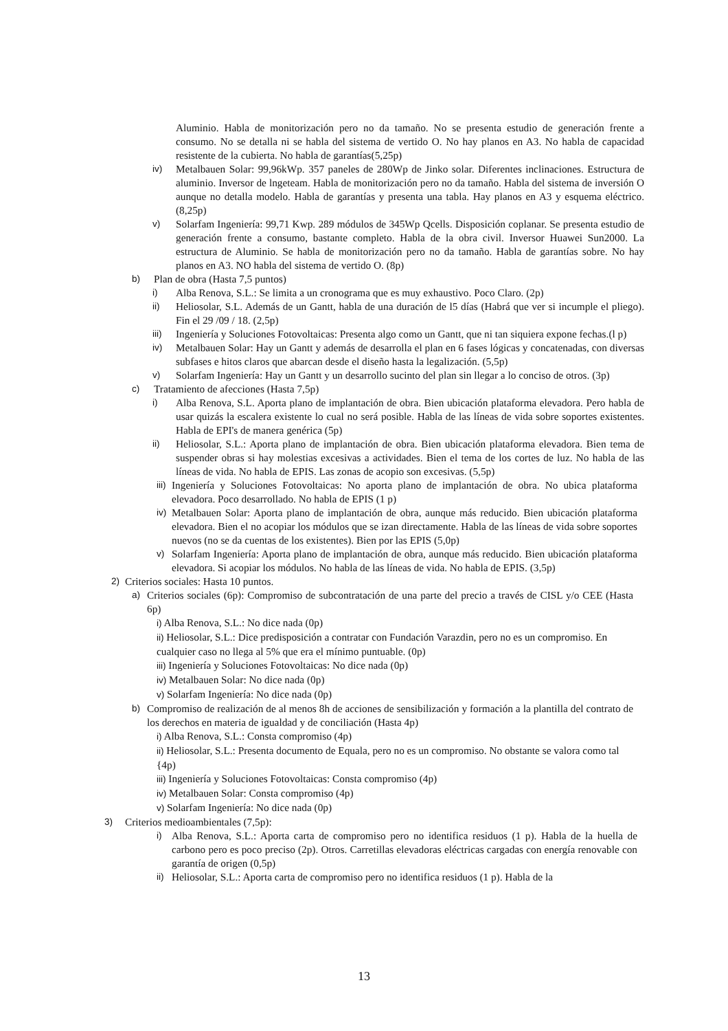Aluminio. Habla de monitorización pero no da tamaño. No se presenta estudio de generación frente a consumo. No se detalla ni se habla del sistema de vertido O. No hay planos en A3. No habla de capacidad resistente de la cubierta. No habla de garantías(5,25p)
iv) Metalbauen Solar: 99,96kWp. 357 paneles de 280Wp de Jinko solar. Diferentes inclinaciones. Estructura de aluminio. Inversor de lngeteam. Habla de monitorización pero no da tamaño. Habla del sistema de inversión O aunque no detalla modelo. Habla de garantías y presenta una tabla. Hay planos en A3 y esquema eléctrico. (8,25p)
v) Solarfam Ingeniería: 99,71 Kwp. 289 módulos de 345Wp Qcells. Disposición coplanar. Se presenta estudio de generación frente a consumo, bastante completo. Habla de la obra civil. Inversor Huawei Sun2000. La estructura de Aluminio. Se habla de monitorización pero no da tamaño. Habla de garantías sobre. No hay planos en A3. NO habla del sistema de vertido O. (8p)
b) Plan de obra (Hasta 7,5 puntos)
i) Alba Renova, S.L.: Se limita a un cronograma que es muy exhaustivo. Poco Claro. (2p)
ii) Heliosolar, S.L. Además de un Gantt, habla de una duración de l5 días (Habrá que ver si incumple el pliego). Fin el 29 /09 / 18. (2,5p)
iii) Ingeniería y Soluciones Fotovoltaicas: Presenta algo como un Gantt, que ni tan siquiera expone fechas.(l p)
iv) Metalbauen Solar: Hay un Gantt y además de desarrolla el plan en 6 fases lógicas y concatenadas, con diversas subfases e hitos claros que abarcan desde el diseño hasta la legalización. (5,5p)
v) Solarfam Ingeniería: Hay un Gantt y un desarrollo sucinto del plan sin llegar a lo conciso de otros. (3p)
c) Tratamiento de afecciones (Hasta 7,5p)
i) Alba Renova, S.L. Aporta plano de implantación de obra. Bien ubicación plataforma elevadora. Pero habla de usar quizás la escalera existente lo cual no será posible. Habla de las líneas de vida sobre soportes existentes. Habla de EPI's de manera genérica (5p)
ii) Heliosolar, S.L.: Aporta plano de implantación de obra. Bien ubicación plataforma elevadora. Bien tema de suspender obras si hay molestias excesivas a actividades. Bien el tema de los cortes de luz. No habla de las líneas de vida. No habla de EPIS. Las zonas de acopio son excesivas. (5,5p)
iii) Ingeniería y Soluciones Fotovoltaicas: No aporta plano de implantación de obra. No ubica plataforma elevadora. Poco desarrollado. No habla de EPIS (1 p)
iv) Metalbauen Solar: Aporta plano de implantación de obra, aunque más reducido. Bien ubicación plataforma elevadora. Bien el no acopiar los módulos que se izan directamente. Habla de las líneas de vida sobre soportes nuevos (no se da cuentas de los existentes). Bien por las EPIS (5,0p)
v) Solarfam Ingeniería: Aporta plano de implantación de obra, aunque más reducido. Bien ubicación plataforma elevadora. Si acopiar los módulos. No habla de las líneas de vida. No habla de EPIS. (3,5p)
2) Criterios sociales: Hasta 10 puntos.
a) Criterios sociales (6p): Compromiso de subcontratación de una parte del precio a través de CISL y/o CEE (Hasta 6p)
i) Alba Renova, S.L.: No dice nada (0p)
ii) Heliosolar, S.L.: Dice predisposición a contratar con Fundación Varazdin, pero no es un compromiso. En cualquier caso no llega al 5% que era el mínimo puntuable. (0p)
iii) Ingeniería y Soluciones Fotovoltaicas: No dice nada (0p)
iv) Metalbauen Solar: No dice nada (0p)
v) Solarfam Ingeniería: No dice nada (0p)
b) Compromiso de realización de al menos 8h de acciones de sensibilización y formación a la plantilla del contrato de los derechos en materia de igualdad y de conciliación (Hasta 4p)
i) Alba Renova, S.L.: Consta compromiso (4p)
ii) Heliosolar, S.L.: Presenta documento de Equala, pero no es un compromiso. No obstante se valora como tal {4p)
iii) Ingeniería y Soluciones Fotovoltaicas: Consta compromiso (4p)
iv) Metalbauen Solar: Consta compromiso (4p)
v) Solarfam Ingeniería: No dice nada (0p)
3) Criterios medioambientales (7,5p):
i) Alba Renova, S.L.: Aporta carta de compromiso pero no identifica residuos (1 p). Habla de la huella de carbono pero es poco preciso (2p). Otros. Carretillas elevadoras eléctricas cargadas con energía renovable con garantía de origen (0,5p)
ii) Heliosolar, S.L.: Aporta carta de compromiso pero no identifica residuos (1 p). Habla de la
13